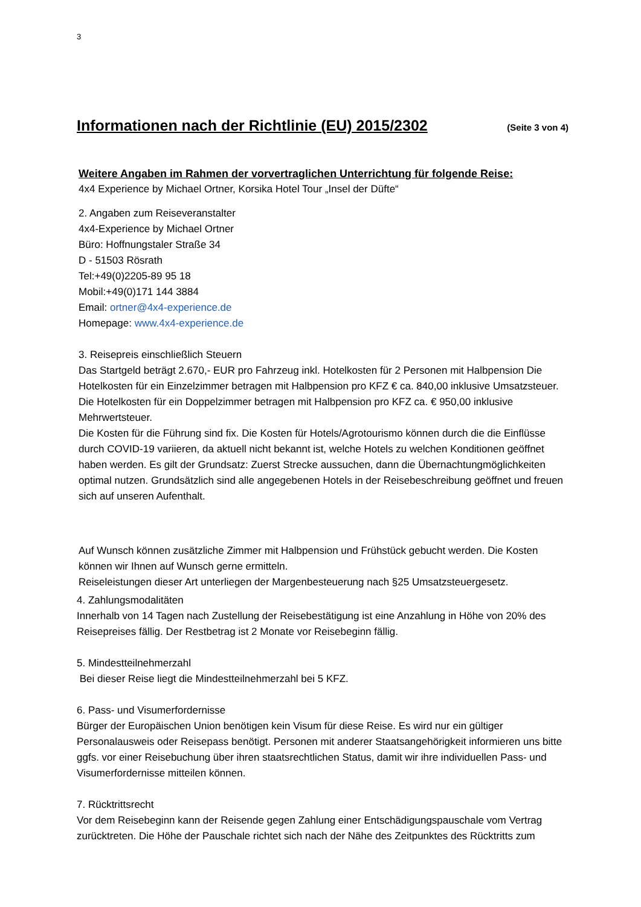3
Informationen nach der Richtlinie (EU) 2015/2302 (Seite 3 von 4)
Weitere Angaben im Rahmen der vorvertraglichen Unterrichtung für folgende Reise:
4x4 Experience by Michael Ortner, Korsika Hotel Tour „Insel der Düfte“
2. Angaben zum Reiseveranstalter
4x4-Experience by Michael Ortner
Büro: Hoffnungstaler Straße 34
D - 51503 Rösrath
Tel:+49(0)2205-89 95 18
Mobil:+49(0)171 144 3884
Email: ortner@4x4-experience.de
Homepage: www.4x4-experience.de
3. Reisepreis einschließlich Steuern
Das Startgeld beträgt 2.670,- EUR pro Fahrzeug inkl. Hotelkosten für 2 Personen mit Halbpension Die Hotelkosten für ein Einzelzimmer betragen mit Halbpension pro KFZ € ca. 840,00 inklusive Umsatzsteuer. Die Hotelkosten für ein Doppelzimmer betragen mit Halbpension pro KFZ ca. € 950,00 inklusive Mehrwertsteuer.
Die Kosten für die Führung sind fix. Die Kosten für Hotels/Agrotourismo können durch die die Einflüsse durch COVID-19 variieren, da aktuell nicht bekannt ist, welche Hotels zu welchen Konditionen geöffnet haben werden. Es gilt der Grundsatz: Zuerst Strecke aussuchen, dann die Übernachtungmöglichkeiten optimal nutzen. Grundsätzlich sind alle angegebenen Hotels in der Reisebeschreibung geöffnet und freuen sich auf unseren Aufenthalt.
Auf Wunsch können zusätzliche Zimmer mit Halbpension und Frühstück gebucht werden. Die Kosten können wir Ihnen auf Wunsch gerne ermitteln.
Reiseleistungen dieser Art unterliegen der Margenbesteuerung nach §25 Umsatzsteuergesetz.
4. Zahlungsmodalitäten
Innerhalb von 14 Tagen nach Zustellung der Reisebestätigung ist eine Anzahlung in Höhe von 20% des Reisepreises fällig. Der Restbetrag ist 2 Monate vor Reisebeginn fällig.
5. Mindestteilnehmerzahl
Bei dieser Reise liegt die Mindestteilnehmerzahl bei 5 KFZ.
6. Pass- und Visumerfordernisse
Bürger der Europäischen Union benötigen kein Visum für diese Reise. Es wird nur ein gültiger Personalausweis oder Reisepass benötigt. Personen mit anderer Staatsangehörigkeit informieren uns bitte ggfs. vor einer Reisebuchung über ihren staatsrechtlichen Status, damit wir ihre individuellen Pass- und Visumerfordernisse mitteilen können.
7. Rücktrittsrecht
Vor dem Reisebeginn kann der Reisende gegen Zahlung einer Entschädigungspauschale vom Vertrag zurücktreten. Die Höhe der Pauschale richtet sich nach der Nähe des Zeitpunktes des Rücktritts zum